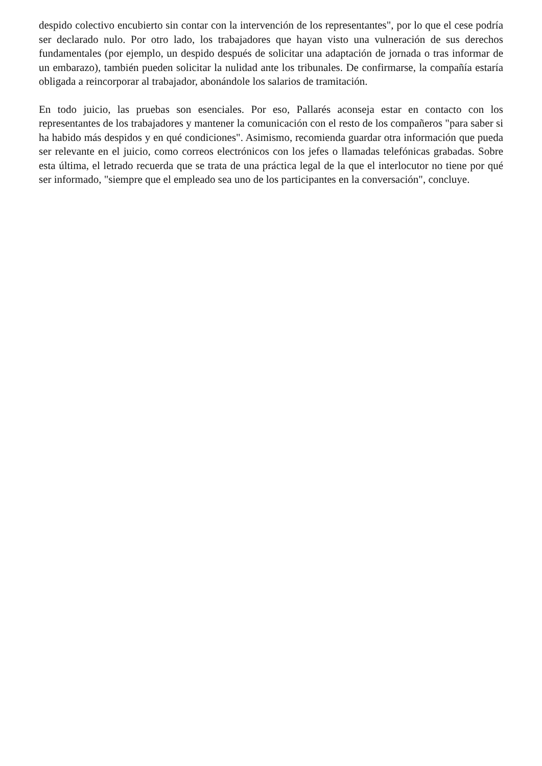despido colectivo encubierto sin contar con la intervención de los representantes", por lo que el cese podría ser declarado nulo. Por otro lado, los trabajadores que hayan visto una vulneración de sus derechos fundamentales (por ejemplo, un despido después de solicitar una adaptación de jornada o tras informar de un embarazo), también pueden solicitar la nulidad ante los tribunales. De confirmarse, la compañía estaría obligada a reincorporar al trabajador, abonándole los salarios de tramitación.
En todo juicio, las pruebas son esenciales. Por eso, Pallarés aconseja estar en contacto con los representantes de los trabajadores y mantener la comunicación con el resto de los compañeros "para saber si ha habido más despidos y en qué condiciones". Asimismo, recomienda guardar otra información que pueda ser relevante en el juicio, como correos electrónicos con los jefes o llamadas telefónicas grabadas. Sobre esta última, el letrado recuerda que se trata de una práctica legal de la que el interlocutor no tiene por qué ser informado, "siempre que el empleado sea uno de los participantes en la conversación", concluye.